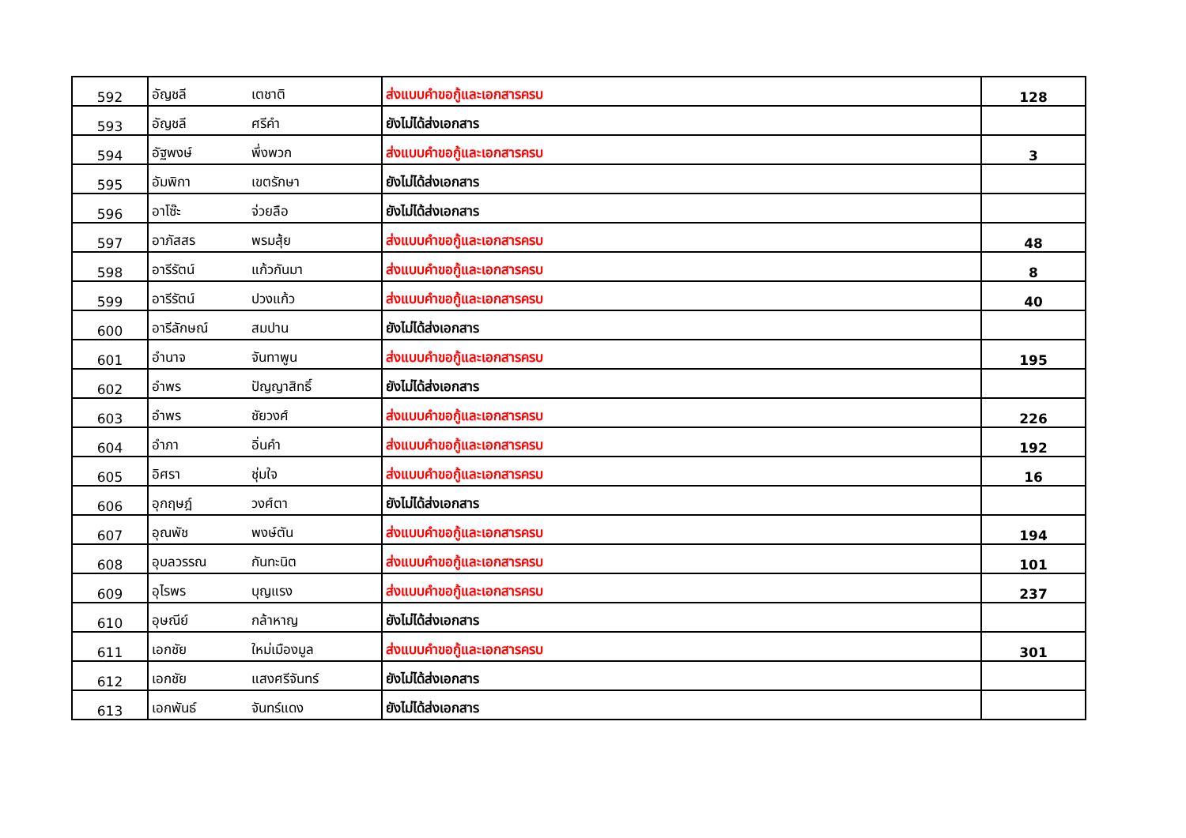| 592 | อัญชลี | เตชาติ | ส่งแบบคำขอกู้และเอกสารครบ | 128 |
| 593 | อัญชลี | ศรีคำ | ยังไม่ได้ส่งเอกสาร | |
| 594 | อัฐพงษ์ | พึ่งพวก | ส่งแบบคำขอกู้และเอกสารครบ | 3 |
| 595 | อัมพิกา | เขตรักษา | ยังไม่ได้ส่งเอกสาร | |
| 596 | อาโซ๊ะ | จ่วยลือ | ยังไม่ได้ส่งเอกสาร | |
| 597 | อาภัสสร | พรมสุ้ย | ส่งแบบคำขอกู้และเอกสารครบ | 48 |
| 598 | อารีรัตน์ | แก้วกันมา | ส่งแบบคำขอกู้และเอกสารครบ | 8 |
| 599 | อารีรัตน์ | ปวงแก้ว | ส่งแบบคำขอกู้และเอกสารครบ | 40 |
| 600 | อารีลักษณ์ | สมปาน | ยังไม่ได้ส่งเอกสาร | |
| 601 | อำนาจ | จันทาพูน | ส่งแบบคำขอกู้และเอกสารครบ | 195 |
| 602 | อำพร | ปัญญาสิทธิ์ | ยังไม่ได้ส่งเอกสาร | |
| 603 | อำพร | ชัยวงศ์ | ส่งแบบคำขอกู้และเอกสารครบ | 226 |
| 604 | อำภา | อิ่นคำ | ส่งแบบคำขอกู้และเอกสารครบ | 192 |
| 605 | อิศรา | ชุ่มใจ | ส่งแบบคำขอกู้และเอกสารครบ | 16 |
| 606 | อุกฤษฎ์ | วงศ์ตา | ยังไม่ได้ส่งเอกสาร | |
| 607 | อุณพัช | พงษ์ตัน | ส่งแบบคำขอกู้และเอกสารครบ | 194 |
| 608 | อุบลวรรณ | กันทะนิต | ส่งแบบคำขอกู้และเอกสารครบ | 101 |
| 609 | อุไรพร | บุญแรง | ส่งแบบคำขอกู้และเอกสารครบ | 237 |
| 610 | อุษณีย์ | กล้าหาญ | ยังไม่ได้ส่งเอกสาร | |
| 611 | เอกชัย | ใหม่เมืองมูล | ส่งแบบคำขอกู้และเอกสารครบ | 301 |
| 612 | เอกชัย | แสงศรีจันทร์ | ยังไม่ได้ส่งเอกสาร | |
| 613 | เอกพันธ์ | จันทร์แดง | ยังไม่ได้ส่งเอกสาร | |